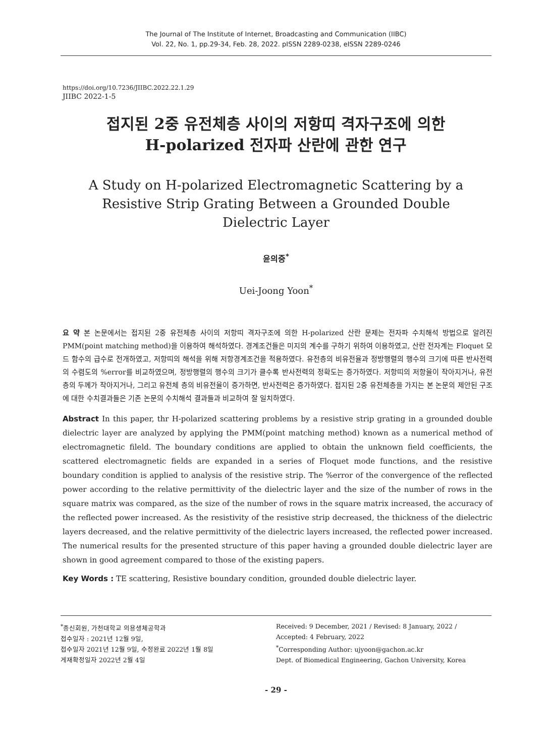The Journal of The Institute of Internet, Broadcasting and Communication (IIBC)
Vol. 22, No. 1, pp.29-34, Feb. 28, 2022. pISSN 2289-0238, eISSN 2289-0246
https://doi.org/10.7236/JIIBC.2022.22.1.29
JIIBC 2022-1-5
접지된 2중 유전체층 사이의 저항띠 격자구조에 의한
H-polarized 전자파 산란에 관한 연구
A Study on H-polarized Electromagnetic Scattering by a
Resistive Strip Grating Between a Grounded Double
Dielectric Layer
윤의중<sup>*</sup>
Uei-Joong Yoon<sup>*</sup>
요 약 본 논문에서는 접지된 2중 유전체층 사이의 저항띠 격자구조에 의한 H-polarized 산란 문제는 전자파 수치해석 방법으로 알려진 PMM(point matching method)을 이용하여 해석하였다. 경계조건들은 미지의 계수를 구하기 위하여 이용하였고, 산란 전자계는 Floquet 모드 함수의 급수로 전개하였고, 저항띠의 해석을 위해 저항경계조건을 적용하였다. 유전층의 비유전율과 정방행렬의 행수의 크기에 따른 반사전력의 수렴도의 %error를 비교하였으며, 정방행렬의 행수의 크기가 클수록 반사전력의 정확도는 증가하였다. 저항띠의 저항율이 작아지거나, 유전층의 두께가 작아지거나, 그리고 유전체 층의 비유전율이 증가하면, 반사전력은 증가하였다. 접지된 2중 유전체층을 가지는 본 논문의 제안된 구조에 대한 수치결과들은 기존 논문의 수치해석 결과들과 비교하여 잘 일치하였다.
Abstract In this paper, thr H-polarized scattering problems by a resistive strip grating in a grounded double dielectric layer are analyzed by applying the PMM(point matching method) known as a numerical method of electromagnetic fileld. The boundary conditions are applied to obtain the unknown field coefficients, the scattered electromagnetic fields are expanded in a series of Floquet mode functions, and the resistive boundary condition is applied to analysis of the resistive strip. The %error of the convergence of the reflected power according to the relative permittivity of the dielectric layer and the size of the number of rows in the square matrix was compared, as the size of the number of rows in the square matrix increased, the accuracy of the reflected power increased. As the resistivity of the resistive strip decreased, the thickness of the dielectric layers decreased, and the relative permittivity of the dielectric layers increased, the reflected power increased. The numerical results for the presented structure of this paper having a grounded double dielectric layer are shown in good agreement compared to those of the existing papers.
Key Words : TE scattering, Resistive boundary condition, grounded double dielectric layer.
<sup>*</sup> 종신회원, 가천대학교 의용생체공학과
접수일자 : 2021년 12월 9일,
접수일자 2021년 12월 9일, 수정완료 2022년 1월 8일
게재확정일자 2022년 2월 4일
Received: 9 December, 2021 / Revised: 8 January, 2022 /
Accepted: 4 February, 2022
<sup>*</sup> Corresponding Author: ujyoon@gachon.ac.kr
Dept. of Biomedical Engineering, Gachon University, Korea
- 29 -